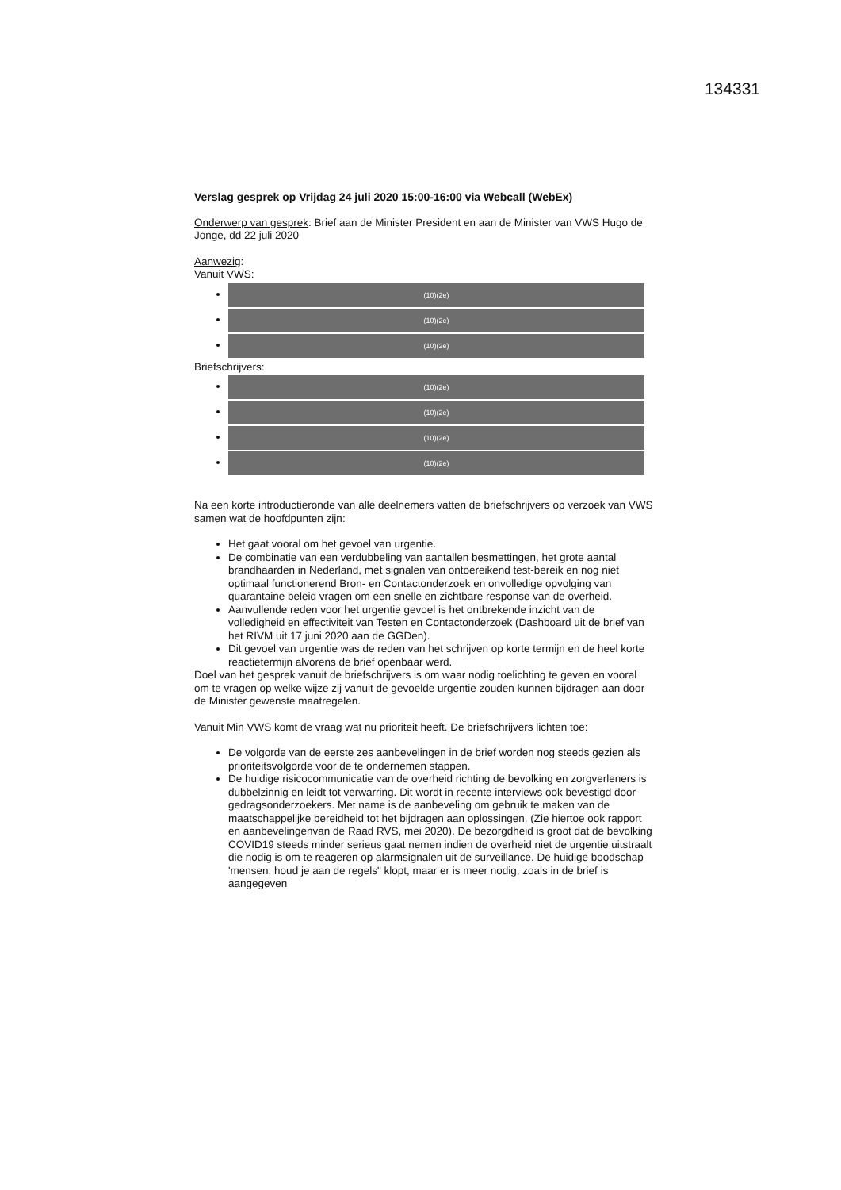134331
Verslag gesprek op Vrijdag 24 juli 2020 15:00-16:00 via Webcall (WebEx)
Onderwerp van gesprek: Brief aan de Minister President en aan de Minister van VWS Hugo de Jonge, dd 22 juli 2020
Aanwezig:
Vanuit VWS:
(10)(2e)
(10)(2e)
(10)(2e)
Briefschrijvers:
(10)(2e)
(10)(2e)
(10)(2e)
(10)(2e)
Na een korte introductieronde van alle deelnemers vatten de briefschrijvers op verzoek van VWS samen wat de hoofdpunten zijn:
Het gaat vooral om het gevoel van urgentie.
De combinatie van een verdubbeling van aantallen besmettingen, het grote aantal brandhaarden in Nederland, met signalen van ontoereikend test-bereik en nog niet optimaal functionerend Bron- en Contactonderzoek en onvolledige opvolging van quarantaine beleid vragen om een snelle en zichtbare response van de overheid.
Aanvullende reden voor het urgentie gevoel is het ontbrekende inzicht van de volledigheid en effectiviteit van Testen en Contactonderzoek (Dashboard uit de brief van het RIVM uit 17 juni 2020 aan de GGDen).
Dit gevoel van urgentie was de reden van het schrijven op korte termijn en de heel korte reactietermijn alvorens de brief openbaar werd.
Doel van het gesprek vanuit de briefschrijvers is om waar nodig toelichting te geven en vooral om te vragen op welke wijze zij vanuit de gevoelde urgentie zouden kunnen bijdragen aan door de Minister gewenste maatregelen.
Vanuit Min VWS komt de vraag wat nu prioriteit heeft. De briefschrijvers lichten toe:
De volgorde van de eerste zes aanbevelingen in de brief worden nog steeds gezien als prioriteitsvolgorde voor de te ondernemen stappen.
De huidige risicocommunicatie van de overheid richting de bevolking en zorgverleners is dubbelzinnig en leidt tot verwarring. Dit wordt in recente interviews ook bevestigd door gedragsonderzoekers. Met name is de aanbeveling om gebruik te maken van de maatschappelijke bereidheid tot het bijdragen aan oplossingen. (Zie hiertoe ook rapport en aanbevelingenvan de Raad RVS, mei 2020). De bezorgdheid is groot dat de bevolking COVID19 steeds minder serieus gaat nemen indien de overheid niet de urgentie uitstraalt die nodig is om te reageren op alarmsignalen uit de surveillance. De huidige boodschap 'mensen, houd je aan de regels" klopt, maar er is meer nodig, zoals in de brief is aangegeven